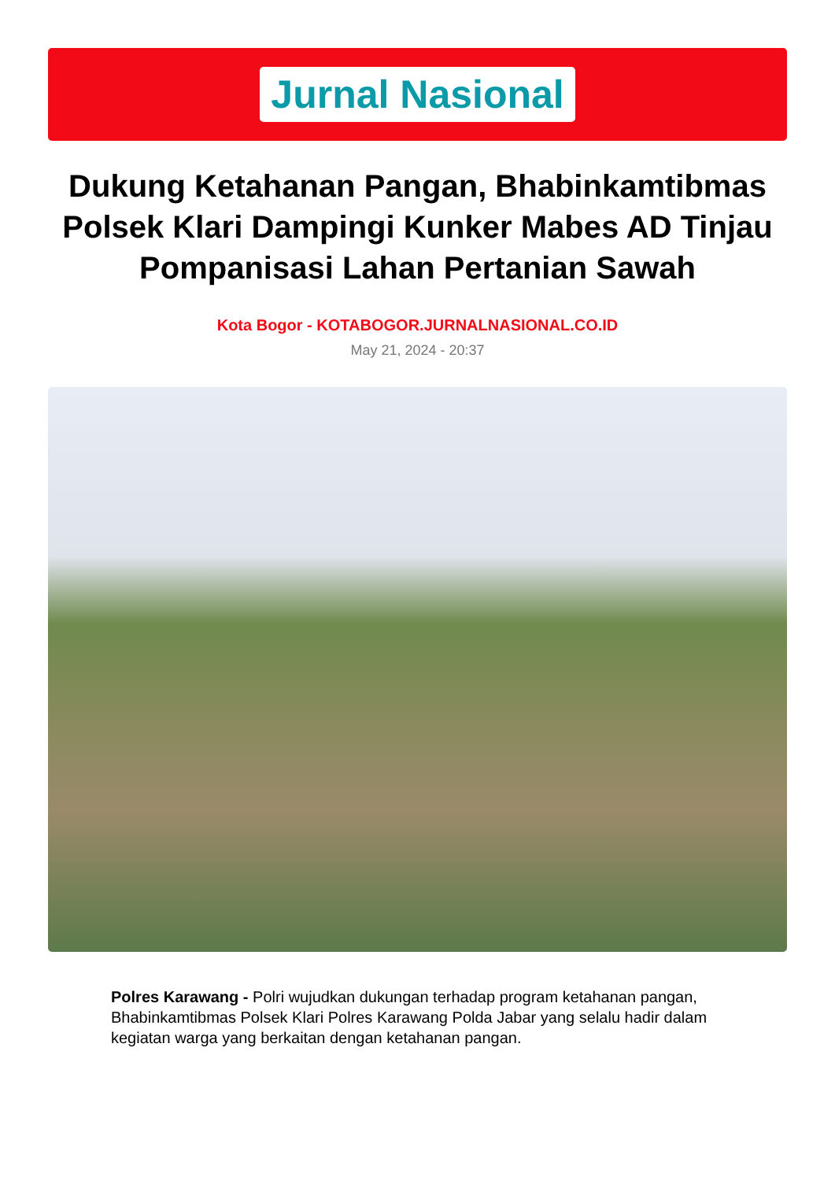Jurnal Nasional
Dukung Ketahanan Pangan, Bhabinkamtibmas Polsek Klari Dampingi Kunker Mabes AD Tinjau Pompanisasi Lahan Pertanian Sawah
Kota Bogor - KOTABOGOR.JURNALNASIONAL.CO.ID
May 21, 2024 - 20:37
Polres Karawang - Polri wujudkan dukungan terhadap program ketahanan pangan, Bhabinkamtibmas Polsek Klari Polres Karawang Polda Jabar yang selalu hadir dalam kegiatan warga yang berkaitan dengan ketahanan pangan.